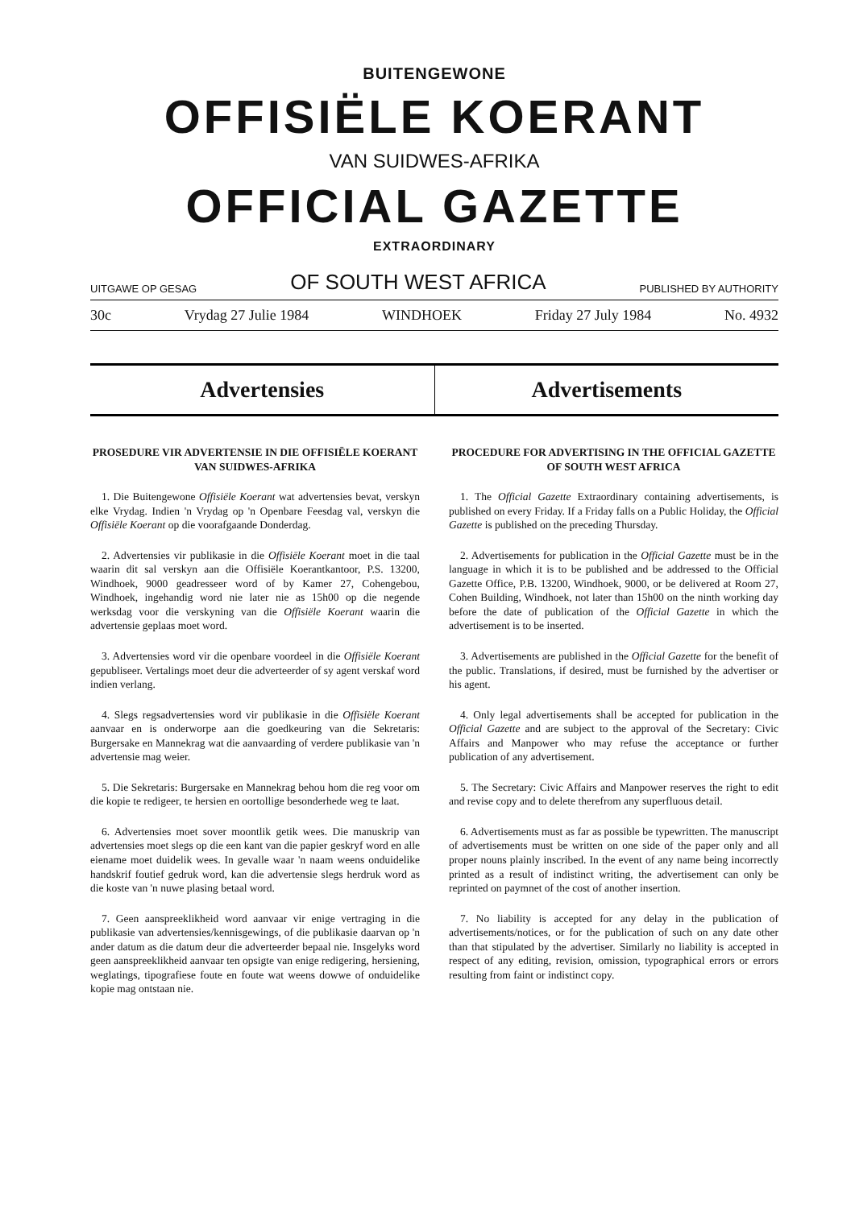BUITENGEWONE
OFFISIËLE KOERANT
VAN SUIDWES-AFRIKA
OFFICIAL GAZETTE
EXTRAORDINARY
UITGAWE OP GESAG OF SOUTH WEST AFRICA PUBLISHED BY AUTHORITY
30c Vrydag 27 Julie 1984 WINDHOEK Friday 27 July 1984 No. 4932
Advertensies Advertisements
PROSEDURE VIR ADVERTENSIE IN DIE OFFISIËLE KOERANT VAN SUIDWES-AFRIKA
1. Die Buitengewone Offisiële Koerant wat advertensies bevat, verskyn elke Vrydag. Indien 'n Vrydag op 'n Openbare Feesdag val, verskyn die Offisiële Koerant op die voorafgaande Donderdag.
2. Advertensies vir publikasie in die Offisiële Koerant moet in die taal waarin dit sal verskyn aan die Offisiële Koerantkantoor, P.S. 13200, Windhoek, 9000 geadresseer word of by Kamer 27, Cohengebou, Windhoek, ingehandig word nie later nie as 15h00 op die negende werksdag voor die verskyning van die Offisiële Koerant waarin die advertensie geplaas moet word.
3. Advertensies word vir die openbare voordeel in die Offisiële Koerant gepubliseer. Vertalings moet deur die adverteerder of sy agent verskaf word indien verlang.
4. Slegs regsadvertensies word vir publikasie in die Offisiële Koerant aanvaar en is onderworpe aan die goedkeuring van die Sekretaris: Burgersake en Mannekrag wat die aanvaarding of verdere publikasie van 'n advertensie mag weier.
5. Die Sekretaris: Burgersake en Mannekrag behou hom die reg voor om die kopie te redigeer, te hersien en oortollige besonderhede weg te laat.
6. Advertensies moet sover moontlik getik wees. Die manuskrip van advertensies moet slegs op die een kant van die papier geskryf word en alle eiename moet duidelik wees. In gevalle waar 'n naam weens onduidelike handskrif foutief gedruk word, kan die advertensie slegs herdruk word as die koste van 'n nuwe plasing betaal word.
7. Geen aanspreeklikheid word aanvaar vir enige vertraging in die publikasie van advertensies/kennisgewings, of die publikasie daarvan op 'n ander datum as die datum deur die adverteerder bepaal nie. Insgelyks word geen aanspreeklikheid aanvaar ten opsigte van enige redigering, hersiening, weglatings, tipografiese foute en foute wat weens dowwe of onduidelike kopie mag ontstaan nie.
PROCEDURE FOR ADVERTISING IN THE OFFICIAL GAZETTE OF SOUTH WEST AFRICA
1. The Official Gazette Extraordinary containing advertisements, is published on every Friday. If a Friday falls on a Public Holiday, the Official Gazette is published on the preceding Thursday.
2. Advertisements for publication in the Official Gazette must be in the language in which it is to be published and be addressed to the Official Gazette Office, P.B. 13200, Windhoek, 9000, or be delivered at Room 27, Cohen Building, Windhoek, not later than 15h00 on the ninth working day before the date of publication of the Official Gazette in which the advertisement is to be inserted.
3. Advertisements are published in the Official Gazette for the benefit of the public. Translations, if desired, must be furnished by the advertiser or his agent.
4. Only legal advertisements shall be accepted for publication in the Official Gazette and are subject to the approval of the Secretary: Civic Affairs and Manpower who may refuse the acceptance or further publication of any advertisement.
5. The Secretary: Civic Affairs and Manpower reserves the right to edit and revise copy and to delete therefrom any superfluous detail.
6. Advertisements must as far as possible be typewritten. The manuscript of advertisements must be written on one side of the paper only and all proper nouns plainly inscribed. In the event of any name being incorrectly printed as a result of indistinct writing, the advertisement can only be reprinted on paymnet of the cost of another insertion.
7. No liability is accepted for any delay in the publication of advertisements/notices, or for the publication of such on any date other than that stipulated by the advertiser. Similarly no liability is accepted in respect of any editing, revision, omission, typographical errors or errors resulting from faint or indistinct copy.